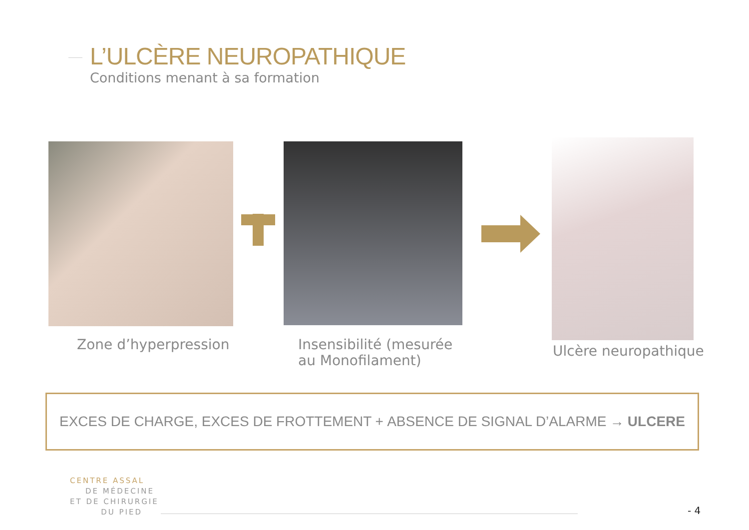L’ULCÈRE NEUROPATHIQUE
Conditions menant à sa formation
Zone d’hyperpression
Insensibilité (mesurée
au Monofilament)
Ulcère neuropathique
EXCES DE CHARGE, EXCES DE FROTTEMENT + ABSENCE DE SIGNAL D’ALARME → ULCERE
CENTRE ASSAL
DE MÉDECINE
ET DE CHIRURGIE
DU PIED
- 4